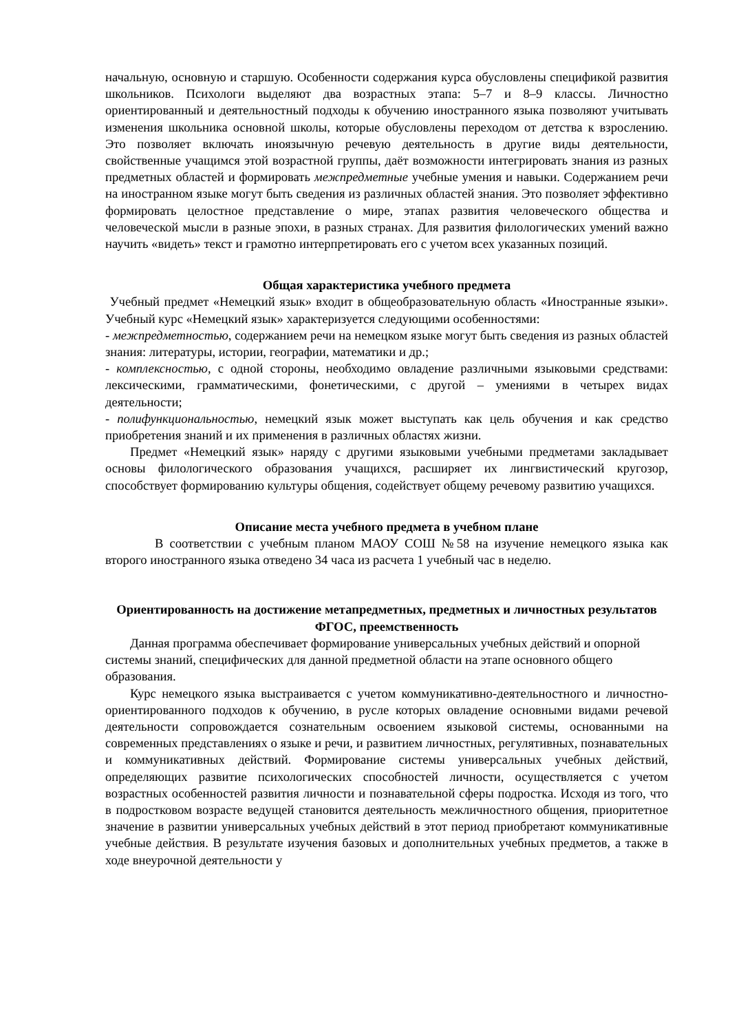начальную, основную и старшую. Особенности содержания курса обусловлены спецификой развития школьников. Психологи выделяют два возрастных этапа: 5–7 и 8–9 классы. Личностно ориентированный и деятельностный подходы к обучению иностранного языка позволяют учитывать изменения школьника основной школы, которые обусловлены переходом от детства к взрослению. Это позволяет включать иноязычную речевую деятельность в другие виды деятельности, свойственные учащимся этой возрастной группы, даёт возможности интегрировать знания из разных предметных областей и формировать межпредметные учебные умения и навыки. Содержанием речи на иностранном языке могут быть сведения из различных областей знания. Это позволяет эффективно формировать целостное представление о мире, этапах развития человеческого общества и человеческой мысли в разные эпохи, в разных странах. Для развития филологических умений важно научить «видеть» текст и грамотно интерпретировать его с учетом всех указанных позиций.
Общая характеристика учебного предмета
Учебный предмет «Немецкий язык» входит в общеобразовательную область «Иностранные языки». Учебный курс «Немецкий язык» характеризуется следующими особенностями:
- межпредметностью, содержанием речи на немецком языке могут быть сведения из разных областей знания: литературы, истории, географии, математики и др.;
- комплексностью, с одной стороны, необходимо овладение различными языковыми средствами: лексическими, грамматическими, фонетическими, с другой – умениями в четырех видах деятельности;
- полифункциональностью, немецкий язык может выступать как цель обучения и как средство приобретения знаний и их применения в различных областях жизни.
Предмет «Немецкий язык» наряду с другими языковыми учебными предметами закладывает основы филологического образования учащихся, расширяет их лингвистический кругозор, способствует формированию культуры общения, содействует общему речевому развитию учащихся.
Описание места учебного предмета в учебном плане
В соответствии с учебным планом МАОУ СОШ №58 на изучение немецкого языка как второго иностранного языка отведено 34 часа из расчета 1 учебный час в неделю.
Ориентированность на достижение метапредметных, предметных и личностных результатов ФГОС, преемственность
Данная программа обеспечивает формирование универсальных учебных действий и опорной системы знаний, специфических для данной предметной области на этапе основного общего образования.
Курс немецкого языка выстраивается с учетом коммуникативно-деятельностного и личностно-ориентированного подходов к обучению, в русле которых овладение основными видами речевой деятельности сопровождается сознательным освоением языковой системы, основанными на современных представлениях о языке и речи, и развитием личностных, регулятивных, познавательных и коммуникативных действий. Формирование системы универсальных учебных действий, определяющих развитие психологических способностей личности, осуществляется с учетом возрастных особенностей развития личности и познавательной сферы подростка. Исходя из того, что в подростковом возрасте ведущей становится деятельность межличностного общения, приоритетное значение в развитии универсальных учебных действий в этот период приобретают коммуникативные учебные действия. В результате изучения базовых и дополнительных учебных предметов, а также в ходе внеурочной деятельности у